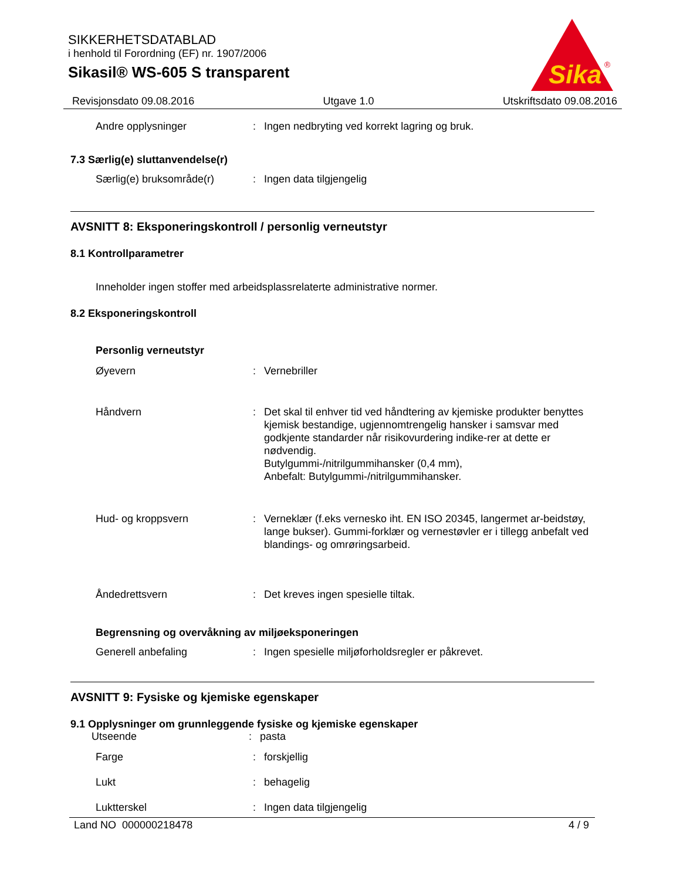SIKKERHETSDATABLAD
i henhold til Forordning (EF) nr. 1907/2006
Sikasil® WS-605 S transparent
Sika
®
Revisjonsdato 09.08.2016 Utgave 1.0 Utskriftsdato 09.08.2016
Andre opplysninger : Ingen nedbryting ved korrekt lagring og bruk.
7.3 Særlig(e) sluttanvendelse(r)
Særlig(e) bruksområde(r) : Ingen data tilgjengelig
AVSNITT 8: Eksponeringskontroll / personlig verneutstyr
8.1 Kontrollparametrer
Inneholder ingen stoffer med arbeidsplassrelaterte administrative normer.
8.2 Eksponeringskontroll
Personlig verneutstyr
Øyevern : Vernebriller
Håndvern : Det skal til enhver tid ved håndtering av kjemiske produkter benyttes kjemisk bestandige, ugjennomtrengelig hansker i samsvar med godkjente standarder når risikovurdering indike-rer at dette er nødvendig.
Butylgummi-/nitrilgummihansker (0,4 mm),
Anbefalt: Butylgummi-/nitrilgummihansker.
Hud- og kroppsvern : Verneklær (f.eks vernesko iht. EN ISO 20345, langermet ar-beidstøy, lange bukser). Gummi-forklær og vernestøvler er i tillegg anbefalt ved blandings- og omrøringsarbeid.
Åndedrettsvern : Det kreves ingen spesielle tiltak.
Begrensning og overvåkning av miljøeksponeringen
Generell anbefaling : Ingen spesielle miljøforholdsregler er påkrevet.
AVSNITT 9: Fysiske og kjemiske egenskaper
9.1 Opplysninger om grunnleggende fysiske og kjemiske egenskaper
Utseende : pasta
Farge : forskjellig
Lukt : behagelig
Luktterskel : Ingen data tilgjengelig
Land NO 000000218478 4 / 9